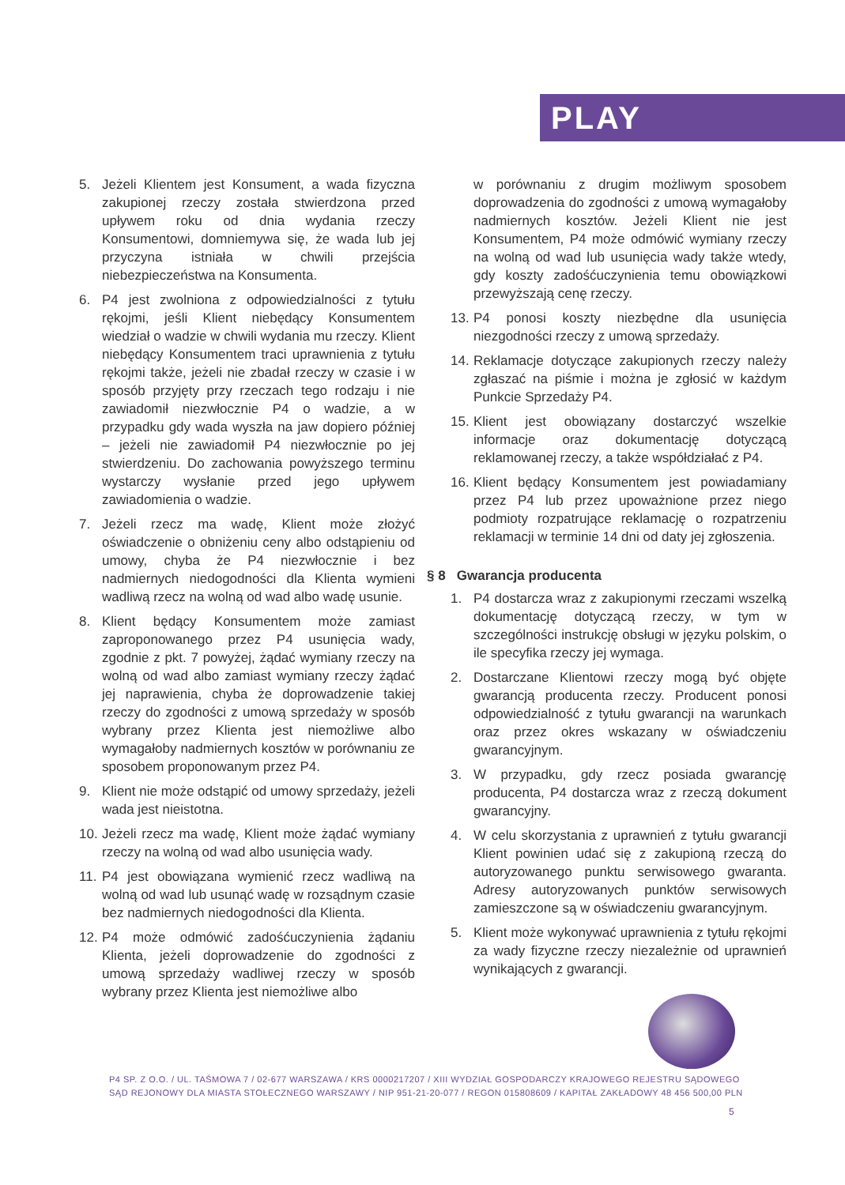PLAY
5. Jeżeli Klientem jest Konsument, a wada fizyczna zakupionej rzeczy została stwierdzona przed upływem roku od dnia wydania rzeczy Konsumentowi, domniemywa się, że wada lub jej przyczyna istniała w chwili przejścia niebezpieczeństwa na Konsumenta.
6. P4 jest zwolniona z odpowiedzialności z tytułu rękojmi, jeśli Klient niebędący Konsumentem wiedział o wadzie w chwili wydania mu rzeczy. Klient niebędący Konsumentem traci uprawnienia z tytułu rękojmi także, jeżeli nie zbadał rzeczy w czasie i w sposób przyjęty przy rzeczach tego rodzaju i nie zawiadomił niezwłocznie P4 o wadzie, a w przypadku gdy wada wyszła na jaw dopiero później – jeżeli nie zawiadomił P4 niezwłocznie po jej stwierdzeniu. Do zachowania powyższego terminu wystarczy wysłanie przed jego upływem zawiadomienia o wadzie.
7. Jeżeli rzecz ma wadę, Klient może złożyć oświadczenie o obniżeniu ceny albo odstąpieniu od umowy, chyba że P4 niezwłocznie i bez nadmiernych niedogodności dla Klienta wymieni wadliwą rzecz na wolną od wad albo wadę usunie.
8. Klient będący Konsumentem może zamiast zaproponowanego przez P4 usunięcia wady, zgodnie z pkt. 7 powyżej, żądać wymiany rzeczy na wolną od wad albo zamiast wymiany rzeczy żądać jej naprawienia, chyba że doprowadzenie takiej rzeczy do zgodności z umową sprzedaży w sposób wybrany przez Klienta jest niemożliwe albo wymagałoby nadmiernych kosztów w porównaniu ze sposobem proponowanym przez P4.
9. Klient nie może odstąpić od umowy sprzedaży, jeżeli wada jest nieistotna.
10. Jeżeli rzecz ma wadę, Klient może żądać wymiany rzeczy na wolną od wad albo usunięcia wady.
11. P4 jest obowiązana wymienić rzecz wadliwą na wolną od wad lub usunąć wadę w rozsądnym czasie bez nadmiernych niedogodności dla Klienta.
12. P4 może odmówić zadośćuczynienia żądaniu Klienta, jeżeli doprowadzenie do zgodności z umową sprzedaży wadliwej rzeczy w sposób wybrany przez Klienta jest niemożliwe albo
w porównaniu z drugim możliwym sposobem doprowadzenia do zgodności z umową wymagałoby nadmiernych kosztów. Jeżeli Klient nie jest Konsumentem, P4 może odmówić wymiany rzeczy na wolną od wad lub usunięcia wady także wtedy, gdy koszty zadośćuczynienia temu obowiązkowi przewyższają cenę rzeczy.
13. P4 ponosi koszty niezbędne dla usunięcia niezgodności rzeczy z umową sprzedaży.
14. Reklamacje dotyczące zakupionych rzeczy należy zgłaszać na piśmie i można je zgłosić w każdym Punkcie Sprzedaży P4.
15. Klient jest obowiązany dostarczyć wszelkie informacje oraz dokumentację dotyczącą reklamowanej rzeczy, a także współdziałać z P4.
16. Klient będący Konsumentem jest powiadamiany przez P4 lub przez upoważnione przez niego podmioty rozpatrujące reklamację o rozpatrzeniu reklamacji w terminie 14 dni od daty jej zgłoszenia.
§ 8 Gwarancja producenta
1. P4 dostarcza wraz z zakupionymi rzeczami wszelką dokumentację dotyczącą rzeczy, w tym w szczególności instrukcję obsługi w języku polskim, o ile specyfika rzeczy jej wymaga.
2. Dostarczane Klientowi rzeczy mogą być objęte gwarancją producenta rzeczy. Producent ponosi odpowiedzialność z tytułu gwarancji na warunkach oraz przez okres wskazany w oświadczeniu gwarancyjnym.
3. W przypadku, gdy rzecz posiada gwarancję producenta, P4 dostarcza wraz z rzeczą dokument gwarancyjny.
4. W celu skorzystania z uprawnień z tytułu gwarancji Klient powinien udać się z zakupioną rzeczą do autoryzowanego punktu serwisowego gwaranta. Adresy autoryzowanych punktów serwisowych zamieszczone są w oświadczeniu gwarancyjnym.
5. Klient może wykonywać uprawnienia z tytułu rękojmi za wady fizyczne rzeczy niezależnie od uprawnień wynikających z gwarancji.
P4 SP. Z O.O. / UL. TAŚMOWA 7 / 02-677 WARSZAWA / KRS 0000217207 / XIII WYDZIAŁ GOSPODARCZY KRAJOWEGO REJESTRU SĄDOWEGO
SĄD REJONOWY DLA MIASTA STOŁECZNEGO WARSZAWY / NIP 951-21-20-077 / REGON 015808609 / KAPITAŁ ZAKŁADOWY 48 456 500,00 PLN
5